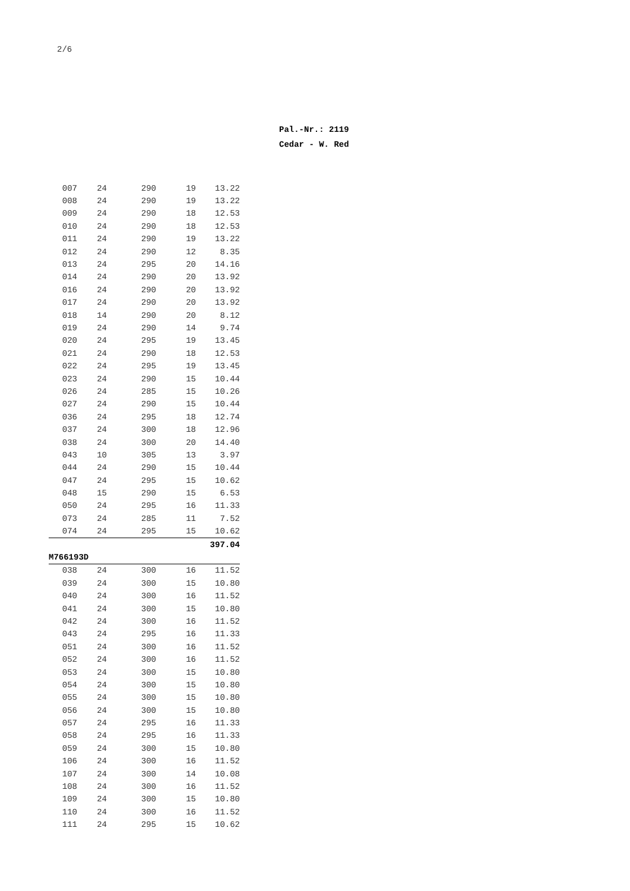2/6
Pal.-Nr.: 2119
Cedar - W. Red
| 007 | 24 | 290 | 19 | 13.22 |
| 008 | 24 | 290 | 19 | 13.22 |
| 009 | 24 | 290 | 18 | 12.53 |
| 010 | 24 | 290 | 18 | 12.53 |
| 011 | 24 | 290 | 19 | 13.22 |
| 012 | 24 | 290 | 12 | 8.35 |
| 013 | 24 | 295 | 20 | 14.16 |
| 014 | 24 | 290 | 20 | 13.92 |
| 016 | 24 | 290 | 20 | 13.92 |
| 017 | 24 | 290 | 20 | 13.92 |
| 018 | 14 | 290 | 20 | 8.12 |
| 019 | 24 | 290 | 14 | 9.74 |
| 020 | 24 | 295 | 19 | 13.45 |
| 021 | 24 | 290 | 18 | 12.53 |
| 022 | 24 | 295 | 19 | 13.45 |
| 023 | 24 | 290 | 15 | 10.44 |
| 026 | 24 | 285 | 15 | 10.26 |
| 027 | 24 | 290 | 15 | 10.44 |
| 036 | 24 | 295 | 18 | 12.74 |
| 037 | 24 | 300 | 18 | 12.96 |
| 038 | 24 | 300 | 20 | 14.40 |
| 043 | 10 | 305 | 13 | 3.97 |
| 044 | 24 | 290 | 15 | 10.44 |
| 047 | 24 | 295 | 15 | 10.62 |
| 048 | 15 | 290 | 15 | 6.53 |
| 050 | 24 | 295 | 16 | 11.33 |
| 073 | 24 | 285 | 11 | 7.52 |
| 074 | 24 | 295 | 15 | 10.62 |
| | | | | 397.04 |
| M766193D | | | | |
| 038 | 24 | 300 | 16 | 11.52 |
| 039 | 24 | 300 | 15 | 10.80 |
| 040 | 24 | 300 | 16 | 11.52 |
| 041 | 24 | 300 | 15 | 10.80 |
| 042 | 24 | 300 | 16 | 11.52 |
| 043 | 24 | 295 | 16 | 11.33 |
| 051 | 24 | 300 | 16 | 11.52 |
| 052 | 24 | 300 | 16 | 11.52 |
| 053 | 24 | 300 | 15 | 10.80 |
| 054 | 24 | 300 | 15 | 10.80 |
| 055 | 24 | 300 | 15 | 10.80 |
| 056 | 24 | 300 | 15 | 10.80 |
| 057 | 24 | 295 | 16 | 11.33 |
| 058 | 24 | 295 | 16 | 11.33 |
| 059 | 24 | 300 | 15 | 10.80 |
| 106 | 24 | 300 | 16 | 11.52 |
| 107 | 24 | 300 | 14 | 10.08 |
| 108 | 24 | 300 | 16 | 11.52 |
| 109 | 24 | 300 | 15 | 10.80 |
| 110 | 24 | 300 | 16 | 11.52 |
| 111 | 24 | 295 | 15 | 10.62 |